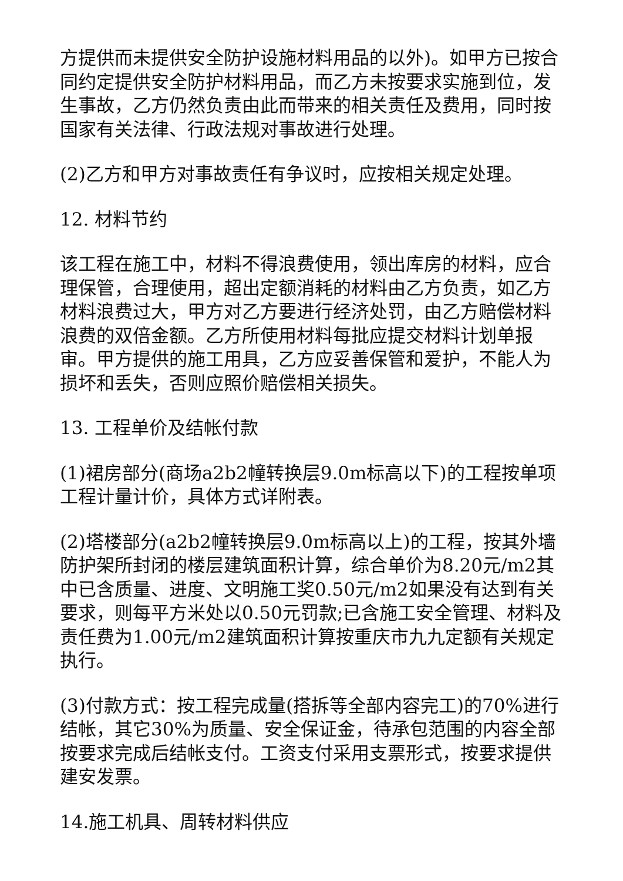方提供而未提供安全防护设施材料用品的以外)。如甲方已按合同约定提供安全防护材料用品，而乙方未按要求实施到位，发生事故，乙方仍然负责由此而带来的相关责任及费用，同时按国家有关法律、行政法规对事故进行处理。
(2)乙方和甲方对事故责任有争议时，应按相关规定处理。
12. 材料节约
该工程在施工中，材料不得浪费使用，领出库房的材料，应合理保管，合理使用，超出定额消耗的材料由乙方负责，如乙方材料浪费过大，甲方对乙方要进行经济处罚，由乙方赔偿材料浪费的双倍金额。乙方所使用材料每批应提交材料计划单报审。甲方提供的施工用具，乙方应妥善保管和爱护，不能人为损坏和丢失，否则应照价赔偿相关损失。
13. 工程单价及结帐付款
(1)裙房部分(商场a2b2幢转换层9.0m标高以下)的工程按单项工程计量计价，具体方式详附表。
(2)塔楼部分(a2b2幢转换层9.0m标高以上)的工程，按其外墙防护架所封闭的楼层建筑面积计算，综合单价为8.20元/m2其中已含质量、进度、文明施工奖0.50元/m2如果没有达到有关要求，则每平方米处以0.50元罚款;已含施工安全管理、材料及责任费为1.00元/m2建筑面积计算按重庆市九九定额有关规定执行。
(3)付款方式：按工程完成量(搭拆等全部内容完工)的70%进行结帐，其它30%为质量、安全保证金，待承包范围的内容全部按要求完成后结帐支付。工资支付采用支票形式，按要求提供建安发票。
14.施工机具、周转材料供应